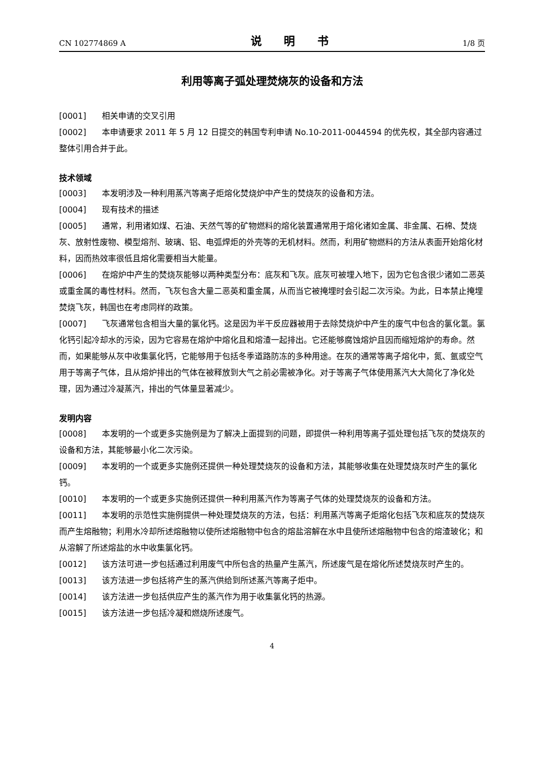CN 102774869 A 说 明 书 1/8 页
利用等离子弧处理焚烧灰的设备和方法
[0001] 相关申请的交叉引用
[0002] 本申请要求 2011 年 5 月 12 日提交的韩国专利申请 No.10-2011-0044594 的优先权，其全部内容通过整体引用合并于此。
技术领域
[0003] 本发明涉及一种利用蒸汽等离子炬熔化焚烧炉中产生的焚烧灰的设备和方法。
[0004] 现有技术的描述
[0005] 通常，利用诸如煤、石油、天然气等的矿物燃料的熔化装置通常用于熔化诸如金属、非金属、石棉、焚烧灰、放射性废物、模型熔剂、玻璃、铝、电弧焊炬的外壳等的无机材料。然而，利用矿物燃料的方法从表面开始熔化材料，因而热效率很低且熔化需要相当大能量。
[0006] 在熔炉中产生的焚烧灰能够以两种类型分布：底灰和飞灰。底灰可被埋入地下，因为它包含很少诸如二恶英或重金属的毒性材料。然而，飞灰包含大量二恶英和重金属，从而当它被掩埋时会引起二次污染。为此，日本禁止掩埋焚烧飞灰，韩国也在考虑同样的政策。
[0007] 飞灰通常包含相当大量的氯化钙。这是因为半干反应器被用于去除焚烧炉中产生的废气中包含的氯化氢。氯化钙引起冷却水的污染，因为它容易在熔炉中熔化且和熔渣一起排出。它还能够腐蚀熔炉且因而缩短熔炉的寿命。然而，如果能够从灰中收集氯化钙，它能够用于包括冬季道路防冻的多种用途。在灰的通常等离子熔化中，氮、氩或空气用于等离子气体，且从熔炉排出的气体在被释放到大气之前必需被净化。对于等离子气体使用蒸汽大大简化了净化处理，因为通过冷凝蒸汽，排出的气体量显著减少。
发明内容
[0008] 本发明的一个或更多实施例是为了解决上面提到的问题，即提供一种利用等离子弧处理包括飞灰的焚烧灰的设备和方法，其能够最小化二次污染。
[0009] 本发明的一个或更多实施例还提供一种处理焚烧灰的设备和方法，其能够收集在处理焚烧灰时产生的氯化钙。
[0010] 本发明的一个或更多实施例还提供一种利用蒸汽作为等离子气体的处理焚烧灰的设备和方法。
[0011] 本发明的示范性实施例提供一种处理焚烧灰的方法，包括：利用蒸汽等离子炬熔化包括飞灰和底灰的焚烧灰而产生熔融物；利用水冷却所述熔融物以使所述熔融物中包含的熔盐溶解在水中且使所述熔融物中包含的熔渣玻化；和从溶解了所述熔盐的水中收集氯化钙。
[0012] 该方法可进一步包括通过利用废气中所包含的热量产生蒸汽，所述废气是在熔化所述焚烧灰时产生的。
[0013] 该方法进一步包括将产生的蒸汽供给到所述蒸汽等离子炬中。
[0014] 该方法进一步包括供应产生的蒸汽作为用于收集氯化钙的热源。
[0015] 该方法进一步包括冷凝和燃烧所述废气。
4